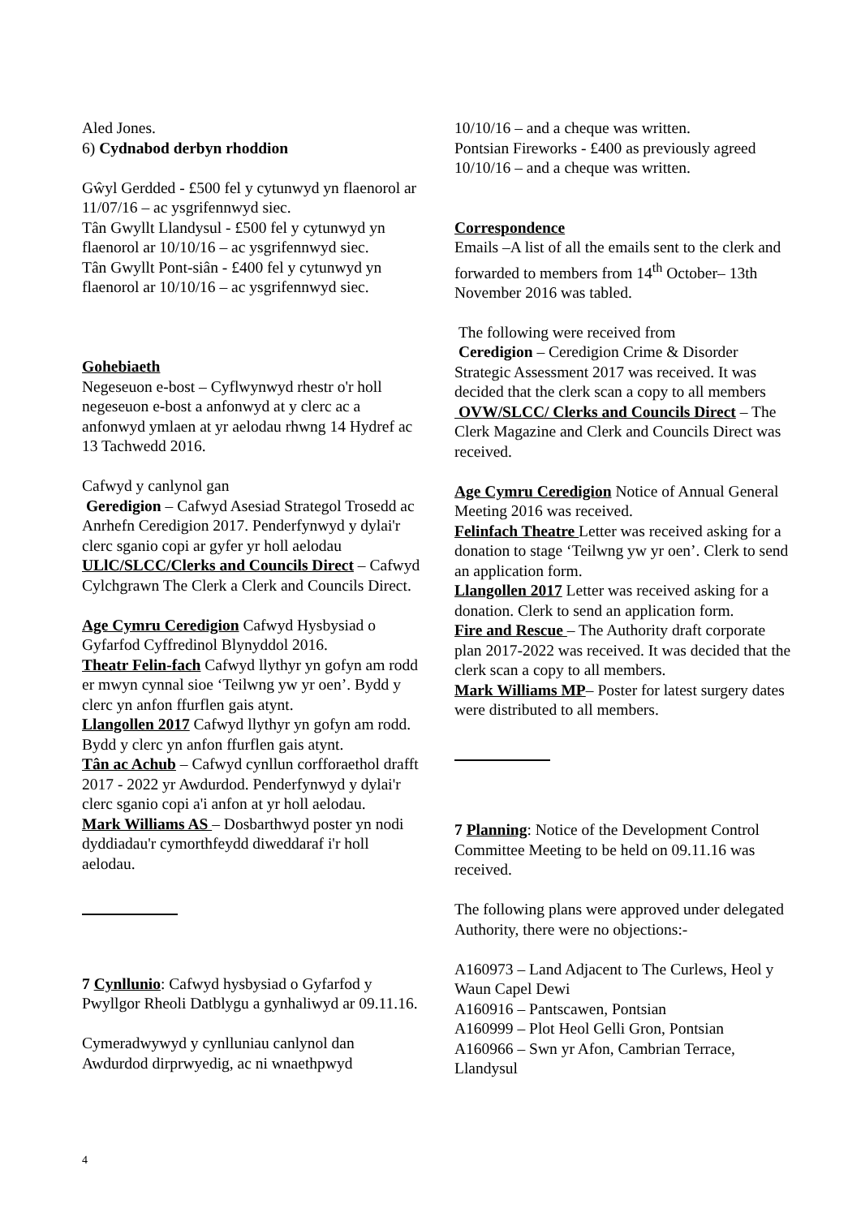Aled Jones.
6) Cydnabod derbyn rhoddion
Gŵyl Gerdded - £500 fel y cytunwyd yn flaenorol ar 11/07/16 – ac ysgrifennwyd siec.
Tân Gwyllt Llandysul - £500 fel y cytunwyd yn flaenorol ar 10/10/16 – ac ysgrifennwyd siec.
Tân Gwyllt Pont-siân - £400 fel y cytunwyd yn flaenorol ar 10/10/16 – ac ysgrifennwyd siec.
Gohebiaeth
Negeseuon e-bost – Cyflwynwyd rhestr o'r holl negeseuon e-bost a anfonwyd at y clerc ac a anfonwyd ymlaen at yr aelodau rhwng 14 Hydref ac 13 Tachwedd 2016.
Cafwyd y canlynol gan
Geredigion – Cafwyd Asesiad Strategol Trosedd ac Anrhefn Ceredigion 2017. Penderfynwyd y dylai'r clerc sganio copi ar gyfer yr holl aelodau
ULlC/SLCC/Clerks and Councils Direct – Cafwyd Cylchgrawn The Clerk a Clerk and Councils Direct.
Age Cymru Ceredigion Cafwyd Hysbysiad o Gyfarfod Cyffredinol Blynyddol 2016.
Theatr Felin-fach Cafwyd llythyr yn gofyn am rodd er mwyn cynnal sioe ‘Teilwng yw yr oen’. Bydd y clerc yn anfon ffurflen gais atynt.
Llangollen 2017 Cafwyd llythyr yn gofyn am rodd. Bydd y clerc yn anfon ffurflen gais atynt.
Tân ac Achub – Cafwyd cynllun corfforaethol drafft 2017 - 2022 yr Awdurdod. Penderfynwyd y dylai'r clerc sganio copi a'i anfon at yr holl aelodau.
Mark Williams AS – Dosbarthwyd poster yn nodi dyddiadau'r cymorthfeydd diweddaraf i'r holl aelodau.
7 Cynllunio: Cafwyd hysbysiad o Gyfarfod y Pwyllgor Rheoli Datblygu a gynhaliwyd ar 09.11.16.
Cymeradwywyd y cynlluniau canlynol dan Awdurdod dirprwyedig, ac ni wnaethpwyd
10/10/16 – and a cheque was written.
Pontsian Fireworks - £400 as previously agreed 10/10/16 – and a cheque was written.
Correspondence
Emails –A list of all the emails sent to the clerk and forwarded to members from 14<sup>th</sup> October– 13th November 2016 was tabled.
The following were received from
Ceredigion – Ceredigion Crime & Disorder Strategic Assessment 2017 was received. It was decided that the clerk scan a copy to all members
OVW/SLCC/ Clerks and Councils Direct – The Clerk Magazine and Clerk and Councils Direct was received.
Age Cymru Ceredigion Notice of Annual General Meeting 2016 was received.
Felinfach Theatre Letter was received asking for a donation to stage ‘Teilwng yw yr oen’. Clerk to send an application form.
Llangollen 2017 Letter was received asking for a donation. Clerk to send an application form.
Fire and Rescue – The Authority draft corporate plan 2017-2022 was received. It was decided that the clerk scan a copy to all members.
Mark Williams MP– Poster for latest surgery dates were distributed to all members.
7 Planning: Notice of the Development Control Committee Meeting to be held on 09.11.16 was received.
The following plans were approved under delegated Authority, there were no objections:-
A160973 – Land Adjacent to The Curlews, Heol y Waun Capel Dewi
A160916 – Pantscawen, Pontsian
A160999 – Plot Heol Gelli Gron, Pontsian
A160966 – Swn yr Afon, Cambrian Terrace, Llandysul
4